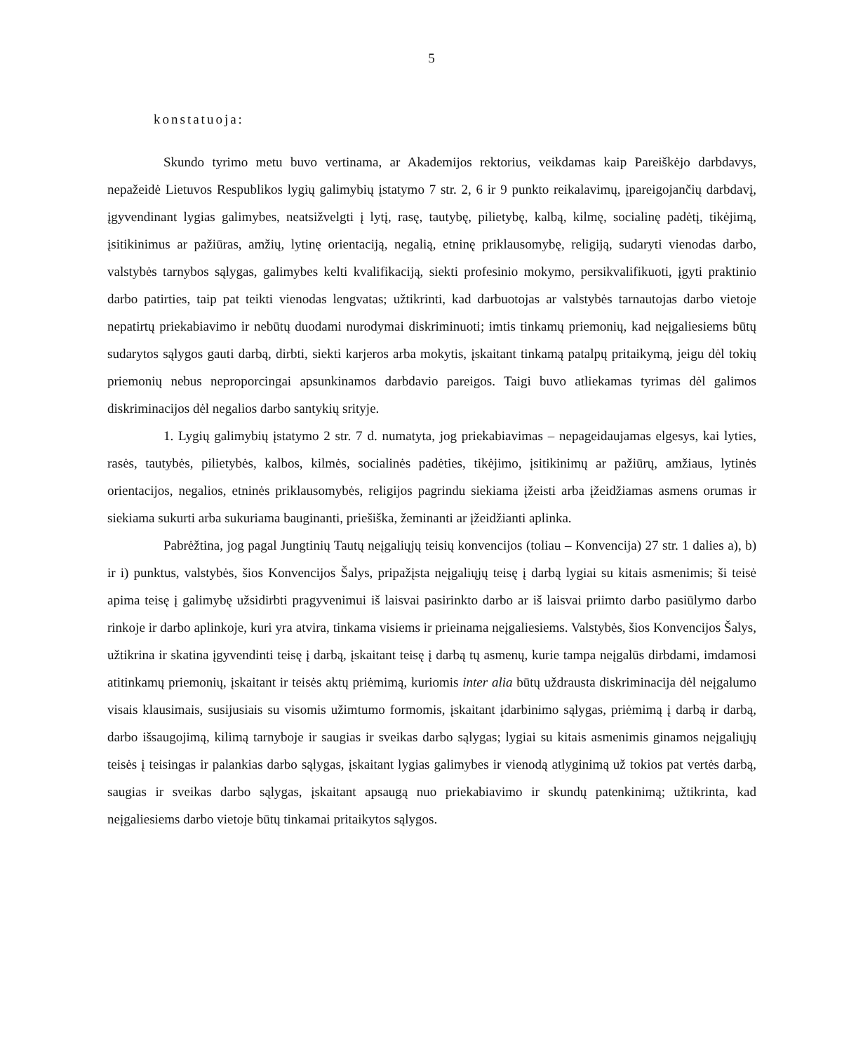5
konstatuoja:
Skundo tyrimo metu buvo vertinama, ar Akademijos rektorius, veikdamas kaip Pareiškėjo darbdavys, nepažeidė Lietuvos Respublikos lygių galimybių įstatymo 7 str. 2, 6 ir 9 punkto reikalavimų, įpareigojančių darbdavį, įgyvendinant lygias galimybes, neatsižvelgti į lytį, rasę, tautybę, pilietybę, kalbą, kilmę, socialinę padėtį, tikėjimą, įsitikinimus ar pažiūras, amžių, lytinę orientaciją, negalią, etninę priklausomybę, religiją, sudaryti vienodas darbo, valstybės tarnybos sąlygas, galimybes kelti kvalifikaciją, siekti profesinio mokymo, persikvalifikuoti, įgyti praktinio darbo patirties, taip pat teikti vienodas lengvatas; užtikrinti, kad darbuotojas ar valstybės tarnautojas darbo vietoje nepatirtų priekabiavimo ir nebūtų duodami nurodymai diskriminuoti; imtis tinkamų priemonių, kad neįgaliesiems būtų sudarytos sąlygos gauti darbą, dirbti, siekti karjeros arba mokytis, įskaitant tinkamą patalpų pritaikymą, jeigu dėl tokių priemonių nebus neproporcingai apsunkinamos darbdavio pareigos. Taigi buvo atliekamas tyrimas dėl galimos diskriminacijos dėl negalios darbo santykių srityje.
1. Lygių galimybių įstatymo 2 str. 7 d. numatyta, jog priekabiavimas – nepageidaujamas elgesys, kai lyties, rasės, tautybės, pilietybės, kalbos, kilmės, socialinės padėties, tikėjimo, įsitikinimų ar pažiūrų, amžiaus, lytinės orientacijos, negalios, etninės priklausomybės, religijos pagrindu siekiama įžeisti arba įžeidžiamas asmens orumas ir siekiama sukurti arba sukuriama bauginanti, priešiška, žeminanti ar įžeidžianti aplinka.
Pabrėžtina, jog pagal Jungtinių Tautų neįgaliųjų teisių konvencijos (toliau – Konvencija) 27 str. 1 dalies a), b) ir i) punktus, valstybės, šios Konvencijos Šalys, pripažįsta neįgaliųjų teisę į darbą lygiai su kitais asmenimis; ši teisė apima teisę į galimybę užsidirbti pragyvenimui iš laisvai pasirinkto darbo ar iš laisvai priimto darbo pasiūlymo darbo rinkoje ir darbo aplinkoje, kuri yra atvira, tinkama visiems ir prieinama neįgaliesiems. Valstybės, šios Konvencijos Šalys, užtikrina ir skatina įgyvendinti teisę į darbą, įskaitant teisę į darbą tų asmenų, kurie tampa neįgalūs dirbdami, imdamosi atitinkamų priemonių, įskaitant ir teisės aktų priėmimą, kuriomis inter alia būtų uždrausta diskriminacija dėl neįgalumo visais klausimais, susijusiais su visomis užimtumo formomis, įskaitant įdarbinimo sąlygas, priėmimą į darbą ir darbą, darbo išsaugojimą, kilimą tarnyboje ir saugias ir sveikas darbo sąlygas; lygiai su kitais asmenimis ginamos neįgaliųjų teisės į teisingas ir palankias darbo sąlygas, įskaitant lygias galimybes ir vienodą atlyginimą už tokios pat vertės darbą, saugias ir sveikas darbo sąlygas, įskaitant apsaugą nuo priekabiavimo ir skundų patenkinimą; užtikrinta, kad neįgaliesiems darbo vietoje būtų tinkamai pritaikytos sąlygos.